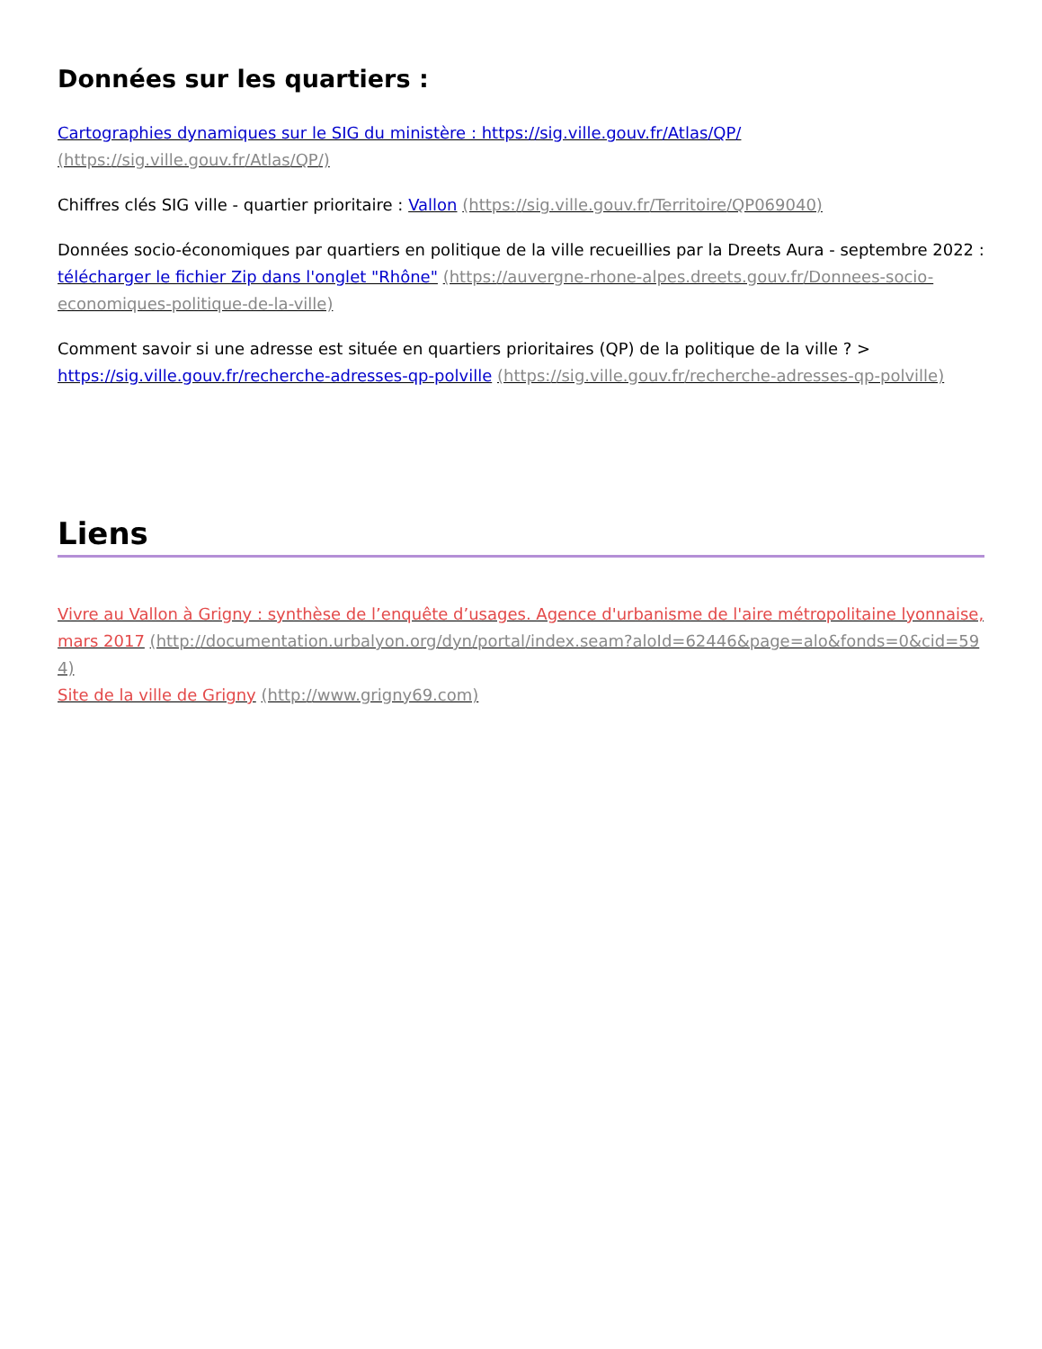Données sur les quartiers :
Cartographies dynamiques sur le SIG du ministère : https://sig.ville.gouv.fr/Atlas/QP/ (https://sig.ville.gouv.fr/Atlas/QP/)
Chiffres clés SIG ville - quartier prioritaire : Vallon (https://sig.ville.gouv.fr/Territoire/QP069040)
Données socio-économiques par quartiers en politique de la ville recueillies par la Dreets Aura - septembre 2022 : télécharger le fichier Zip dans l'onglet "Rhône" (https://auvergne-rhone-alpes.dreets.gouv.fr/Donnees-socio-economiques-politique-de-la-ville)
Comment savoir si une adresse est située en quartiers prioritaires (QP) de la politique de la ville ? > https://sig.ville.gouv.fr/recherche-adresses-qp-polville (https://sig.ville.gouv.fr/recherche-adresses-qp-polville)
Liens
Vivre au Vallon à Grigny : synthèse de l’enquête d’usages. Agence d'urbanisme de l'aire métropolitaine lyonnaise, mars 2017 (http://documentation.urbalyon.org/dyn/portal/index.seam?aloId=62446&page=alo&fonds=0&cid=594)
Site de la ville de Grigny (http://www.grigny69.com)